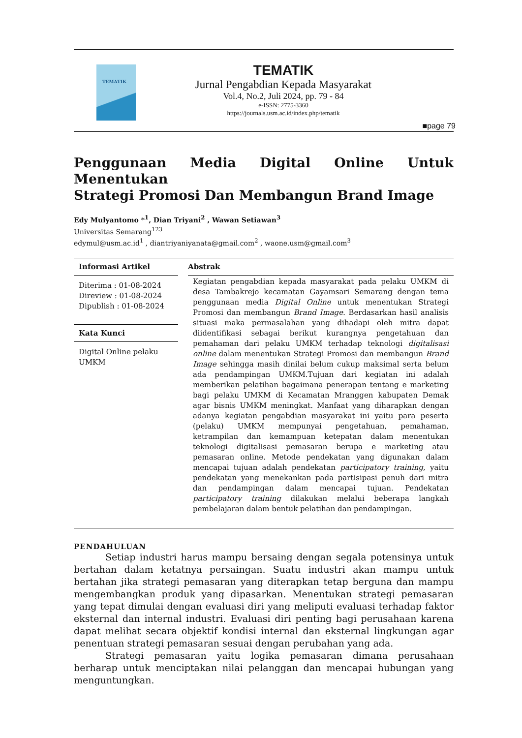TEMATIK
TEMATIK
Jurnal Pengabdian Kepada Masyarakat
Vol.4, No.2, Juli 2024, pp. 79 - 84
e-ISSN: 2775-3360
https://journals.usm.ac.id/index.php/tematik
■page 79
Penggunaan Media Digital Online Untuk Menentukan
Strategi Promosi Dan Membangun Brand Image
Edy Mulyantomo *<sup>1</sup>, Dian Triyani<sup>2</sup> , Wawan Setiawan<sup>3</sup>
Universitas Semarang<sup>123</sup>
edymul@usm.ac.id<sup>1</sup> , diantriyaniyanata@gmail.com<sup>2</sup> , waone.usm@gmail.com<sup>3</sup>
Informasi Artikel
Diterima : 01-08-2024
Direview : 01-08-2024
Dipublish : 01-08-2024
Kata Kunci
Digital Online pelaku UMKM
Abstrak
Kegiatan pengabdian kepada masyarakat pada pelaku UMKM di desa Tambakrejo kecamatan Gayamsari Semarang dengan tema penggunaan media Digital Online untuk menentukan Strategi Promosi dan membangun Brand Image. Berdasarkan hasil analisis situasi maka permasalahan yang dihadapi oleh mitra dapat diidentifikasi sebagai berikut kurangnya pengetahuan dan pemahaman dari pelaku UMKM terhadap teknologi digitalisasi online dalam menentukan Strategi Promosi dan membangun Brand Image sehingga masih dinilai belum cukup maksimal serta belum ada pendampingan UMKM.Tujuan dari kegiatan ini adalah memberikan pelatihan bagaimana penerapan tentang e marketing bagi pelaku UMKM di Kecamatan Mranggen kabupaten Demak agar bisnis UMKM meningkat. Manfaat yang diharapkan dengan adanya kegiatan pengabdian masyarakat ini yaitu para peserta (pelaku) UMKM mempunyai pengetahuan, pemahaman, ketrampilan dan kemampuan ketepatan dalam menentukan teknologi digitalisasi pemasaran berupa e marketing atau pemasaran online. Metode pendekatan yang digunakan dalam mencapai tujuan adalah pendekatan participatory training, yaitu pendekatan yang menekankan pada partisipasi penuh dari mitra dan pendampingan dalam mencapai tujuan. Pendekatan participatory training dilakukan melalui beberapa langkah pembelajaran dalam bentuk pelatihan dan pendampingan.
PENDAHULUAN
Setiap industri harus mampu bersaing dengan segala potensinya untuk bertahan dalam ketatnya persaingan. Suatu industri akan mampu untuk bertahan jika strategi pemasaran yang diterapkan tetap berguna dan mampu mengembangkan produk yang dipasarkan. Menentukan strategi pemasaran yang tepat dimulai dengan evaluasi diri yang meliputi evaluasi terhadap faktor eksternal dan internal industri. Evaluasi diri penting bagi perusahaan karena dapat melihat secara objektif kondisi internal dan eksternal lingkungan agar penentuan strategi pemasaran sesuai dengan perubahan yang ada.
Strategi pemasaran yaitu logika pemasaran dimana perusahaan berharap untuk menciptakan nilai pelanggan dan mencapai hubungan yang menguntungkan.